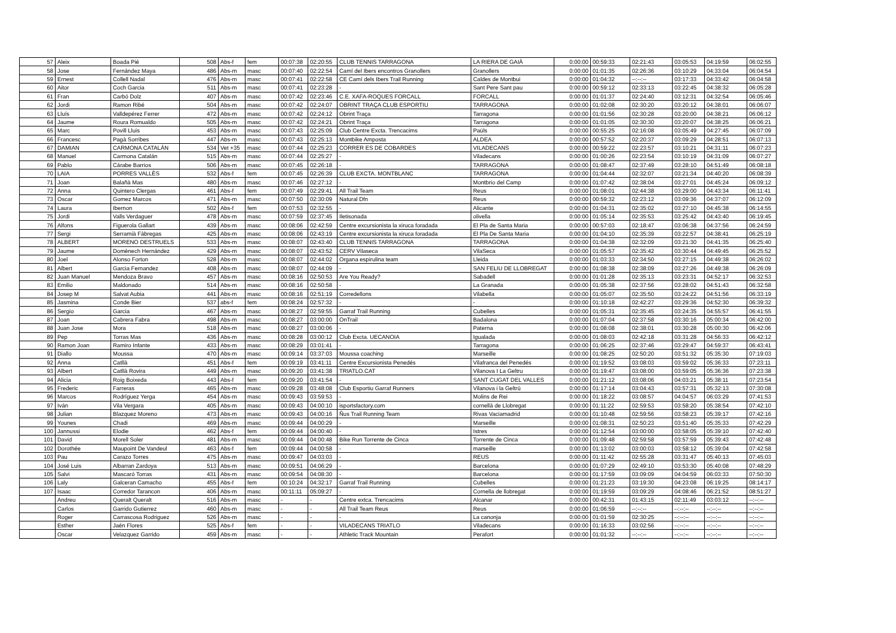| 57 | Aleix | Boada Pié | 508 | Abs-f | fem | 00:07:38 | 02:20:55 | CLUB TENNIS TARRAGONA | LA RIERA DE GAIÀ | 0:00:00 | 00:59:33 | 02:21:43 | 03:05:53 | 04:19:59 | 06:02:55 |
| 58 | Jose | Fernández Maya | 486 | Abs-m | masc | 00:07:40 | 02:22:54 | Camí del Ibers encontros Granollers | Granollers | 0:00:00 | 01:01:35 | 02:26:36 | 03:10:29 | 04:33:04 | 06:04:54 |
| 59 | Ernest | Collell Nadal | 476 | Abs-m | masc | 00:07:41 | 02:22:58 | CE Camí dels Ibers Trail Running | Caldes de Montbui | 0:00:00 | 01:04:32 | --:--:-- | 03:17:33 | 04:33:42 | 06:04:58 |
| 60 | Aitor | Coch Garcia | 511 | Abs-m | masc | 00:07:41 | 02:23:28 | - | Sant Pere Sant pau | 0:00:00 | 00:59:12 | 02:33:13 | 03:22:45 | 04:38:32 | 06:05:28 |
| 61 | Fran | Carbó Dolz | 407 | Abs-m | masc | 00:07:42 | 02:23:46 | C.E. XAFA-ROQUES FORCALL | FORCALL | 0:00:00 | 01:01:37 | 02:24:40 | 03:12:31 | 04:32:54 | 06:05:46 |
| 62 | Jordi | Ramon Ribé | 504 | Abs-m | masc | 00:07:42 | 02:24:07 | OBRINT TRAÇA CLUB ESPORTIU | TARRAGONA | 0:00:00 | 01:02:08 | 02:30:20 | 03:20:12 | 04:38:01 | 06:06:07 |
| 63 | Lluís | Valldepérez Ferrer | 472 | Abs-m | masc | 00:07:42 | 02:24:12 | Obrint Traça | Tarragona | 0:00:00 | 01:01:56 | 02:30:28 | 03:20:00 | 04:38:21 | 06:06:12 |
| 64 | Jaume | Roura Romualdo | 505 | Abs-m | masc | 00:07:42 | 02:24:21 | Obrint Traça | Tarragona | 0:00:00 | 01:01:05 | 02:30:30 | 03:20:07 | 04:38:25 | 06:06:21 |
| 65 | Marc | Povill Lluis | 453 | Abs-m | masc | 00:07:43 | 02:25:09 | Club Centre Excta. Trencacims | Paüls | 0:00:00 | 00:55:25 | 02:16:08 | 03:05:49 | 04:27:45 | 06:07:09 |
| 66 | Francesc | Pagà Sorribes | 447 | Abs-m | masc | 00:07:43 | 02:25:13 | Montbike Amposta | ALDEA | 0:00:00 | 00:57:52 | 02:20:37 | 03:09:29 | 04:28:51 | 06:07:13 |
| 67 | DAMIAN | CARMONA CATALÁN | 534 | Vet +35 | masc | 00:07:44 | 02:25:23 | CORRER ES DE COBARDES | VILADECANS | 0:00:00 | 00:59:22 | 02:23:57 | 03:10:21 | 04:31:11 | 06:07:23 |
| 68 | Manuel | Carmona Catalán | 515 | Abs-m | masc | 00:07:44 | 02:25:27 | - | Viladecans | 0:00:00 | 01:00:26 | 02:23:54 | 03:10:19 | 04:31:09 | 06:07:27 |
| 69 | Pablo | Cárabe Barrios | 506 | Abs-m | masc | 00:07:45 | 02:26:18 | - | TARRAGONA | 0:00:00 | 01:08:47 | 02:37:49 | 03:28:10 | 04:51:49 | 06:08:18 |
| 70 | LAIA | PORRES VALLÈS | 532 | Abs-f | fem | 00:07:45 | 02:26:39 | CLUB EXCTA. MONTBLANC | TARRAGONA | 0:00:00 | 01:04:44 | 02:32:07 | 03:21:34 | 04:40:20 | 06:08:39 |
| 71 | Joan | Balañà Mas | 480 | Abs-m | masc | 00:07:46 | 02:27:12 | - | Montbrio del Camp | 0:00:00 | 01:07:42 | 02:38:04 | 03:27:01 | 04:45:24 | 06:09:12 |
| 72 | Anna | Quintero Clergas | 461 | Abs-f | fem | 00:07:49 | 02:29:41 | All Trail Team | Reus | 0:00:00 | 01:08:01 | 02:44:38 | 03:29:00 | 04:43:34 | 06:11:41 |
| 73 | Oscar | Gomez Marcos | 471 | Abs-m | masc | 00:07:50 | 02:30:09 | Natural Dfn | Reus | 0:00:00 | 00:59:32 | 02:23:12 | 03:09:36 | 04:37:07 | 06:12:09 |
| 74 | Laura | Ibernon | 502 | Abs-f | fem | 00:07:53 | 02:32:55 | - | Alicante | 0:00:00 | 01:04:31 | 02:35:02 | 03:27:10 | 04:45:38 | 06:14:55 |
| 75 | Jordi | Valls Verdaguer | 478 | Abs-m | masc | 00:07:59 | 02:37:45 | Iletisonada | olivella | 0:00:00 | 01:05:14 | 02:35:53 | 03:25:42 | 04:43:40 | 06:19:45 |
| 76 | Alfons | Figuerola Gallart | 439 | Abs-m | masc | 00:08:06 | 02:42:59 | Centre excursionista la xiruca foradada | El Pla de Santa Maria | 0:00:00 | 00:57:03 | 02:18:47 | 03:06:38 | 04:37:56 | 06:24:59 |
| 77 | Sergi | Serramià Fàbregas | 425 | Abs-m | masc | 00:08:06 | 02:43:19 | Centre excursionista la xiruca foradada | El Pla De Santa Maria | 0:00:00 | 01:04:10 | 02:35:39 | 03:22:57 | 04:38:41 | 06:25:19 |
| 78 | ALBERT | MORENO DESTRUELS | 533 | Abs-m | masc | 00:08:07 | 02:43:40 | CLUB TENNIS TARRAGONA | TARRAGONA | 0:00:00 | 01:04:38 | 02:32:09 | 03:21:30 | 04:41:35 | 06:25:40 |
| 79 | Jaume | Domènech Hernández | 429 | Abs-m | masc | 00:08:07 | 02:43:52 | CERV Vilaseca | VilaSeca | 0:00:00 | 01:05:57 | 02:35:42 | 03:30:44 | 04:49:45 | 06:25:52 |
| 80 | Joel | Alonso Forton | 528 | Abs-m | masc | 00:08:07 | 02:44:02 | Organa espirulina team | Lleida | 0:00:00 | 01:03:33 | 02:34:50 | 03:27:15 | 04:49:38 | 06:26:02 |
| 81 | Albert | Garcia Fernandez | 408 | Abs-m | masc | 00:08:07 | 02:44:09 | - | SAN FELIU DE LLOBREGAT | 0:00:00 | 01:08:38 | 02:38:09 | 03:27:26 | 04:49:38 | 06:26:09 |
| 82 | Juan Manuel | Mendoza Bravo | 457 | Abs-m | masc | 00:08:16 | 02:50:53 | Are You Ready? | Sabadell | 0:00:00 | 01:01:28 | 02:35:13 | 03:23:31 | 04:52:17 | 06:32:53 |
| 83 | Emilio | Maldonado | 514 | Abs-m | masc | 00:08:16 | 02:50:58 | - | La Granada | 0:00:00 | 01:05:38 | 02:37:56 | 03:28:02 | 04:51:43 | 06:32:58 |
| 84 | Josep M | Salvat Aubia | 441 | Abs-m | masc | 00:08:16 | 02:51:19 | Corredellons | Vilabella | 0:00:00 | 01:05:07 | 02:35:50 | 03:24:22 | 04:51:56 | 06:33:19 |
| 85 | Jasmina | Conde Bier | 537 | abs-f | fem | 00:08:24 | 02:57:32 | - | - | 0:00:00 | 01:10:18 | 02:42:27 | 03:29:36 | 04:52:30 | 06:39:32 |
| 86 | Sergio | Garcia | 467 | Abs-m | masc | 00:08:27 | 02:59:55 | Garraf Trail Running | Cubelles | 0:00:00 | 01:05:31 | 02:35:45 | 03:24:35 | 04:55:57 | 06:41:55 |
| 87 | Joan | Cabrera Fabra | 498 | Abs-m | masc | 00:08:27 | 03:00:00 | OnTrail | Badalona | 0:00:00 | 01:07:04 | 02:37:58 | 03:30:16 | 05:00:34 | 06:42:00 |
| 88 | Juan Jose | Mora | 518 | Abs-m | masc | 00:08:27 | 03:00:06 | - | Paterna | 0:00:00 | 01:08:08 | 02:38:01 | 03:30:28 | 05:00:30 | 06:42:06 |
| 89 | Pep | Torras Mas | 436 | Abs-m | masc | 00:08:28 | 03:00:12 | Club Excta. UECANOIA | Igualada | 0:00:00 | 01:08:03 | 02:42:18 | 03:31:28 | 04:56:33 | 06:42:12 |
| 90 | Ramon Joan | Ramiro Infante | 433 | Abs-m | masc | 00:08:29 | 03:01:41 | - | Tarragona | 0:00:00 | 01:06:25 | 02:37:46 | 03:29:47 | 04:59:37 | 06:43:41 |
| 91 | Diallo | Moussa | 470 | Abs-m | masc | 00:09:14 | 03:37:03 | Moussa coaching | Marseille | 0:00:00 | 01:08:25 | 02:50:20 | 03:51:32 | 05:35:30 | 07:19:03 |
| 92 | Anna | Catllà | 451 | Abs-f | fem | 00:09:19 | 03:41:11 | Centre Excursionista Penedés | Vilafranca del Penedés | 0:00:00 | 01:19:52 | 03:08:03 | 03:59:02 | 05:36:33 | 07:23:11 |
| 93 | Albert | Catllà Rovira | 449 | Abs-m | masc | 00:09:20 | 03:41:38 | TRIATLO.CAT | Vilanova I La Geltru | 0:00:00 | 01:19:47 | 03:08:00 | 03:59:05 | 05:36:36 | 07:23:38 |
| 94 | Alicia | Roig Boixeda | 443 | Abs-f | fem | 00:09:20 | 03:41:54 | - | SANT CUGAT DEL VALLES | 0:00:00 | 01:21:12 | 03:08:06 | 04:03:21 | 05:38:11 | 07:23:54 |
| 95 | Frederic | Farreras | 465 | Abs-m | masc | 00:09:28 | 03:48:08 | Club Esportiu Garraf Runners | Vilanova i la Geltrú | 0:00:00 | 01:17:14 | 03:04:43 | 03:57:31 | 05:32:13 | 07:30:08 |
| 96 | Marcos | Rodríguez Yerga | 454 | Abs-m | masc | 00:09:43 | 03:59:53 | - | Molins de Rei | 0:00:00 | 01:18:22 | 03:08:57 | 04:04:57 | 06:03:29 | 07:41:53 |
| 97 | Iván | Vila Vergara | 405 | Abs-m | masc | 00:09:43 | 04:00:10 | isportsfactory.com | cornellà de Llobregat | 0:00:00 | 01:11:22 | 02:59:53 | 03:58:20 | 05:38:54 | 07:42:10 |
| 98 | Julian | Blazquez Moreno | 473 | Abs-m | masc | 00:09:43 | 04:00:16 | Ñus Trail Running Team | Rivas Vaciamadrid | 0:00:00 | 01:10:48 | 02:59:56 | 03:58:23 | 05:39:17 | 07:42:16 |
| 99 | Younes | Chadi | 469 | Abs-m | masc | 00:09:44 | 04:00:29 | - | Marseille | 0:00:00 | 01:08:31 | 02:50:23 | 03:51:40 | 05:35:33 | 07:42:29 |
| 100 | Jannussi | Elodie | 462 | Abs-f | fem | 00:09:44 | 04:00:40 | - | Istres | 0:00:00 | 01:12:54 | 03:00:00 | 03:58:05 | 05:39:10 | 07:42:40 |
| 101 | David | Morell Soler | 481 | Abs-m | masc | 00:09:44 | 04:00:48 | Bike Run Torrente de Cinca | Torrente de Cinca | 0:00:00 | 01:09:48 | 02:59:58 | 03:57:59 | 05:39:43 | 07:42:48 |
| 102 | Dorothée | Maupoint De Vandeul | 463 | Abs-f | fem | 00:09:44 | 04:00:58 | - | marseille | 0:00:00 | 01:13:02 | 03:00:03 | 03:58:12 | 05:39:04 | 07:42:58 |
| 103 | Pau | Carazo Torres | 475 | Abs-m | masc | 00:09:47 | 04:03:03 | - | REUS | 0:00:00 | 01:11:42 | 02:55:28 | 03:31:47 | 05:40:13 | 07:45:03 |
| 104 | José Luis | Albarran Zardoya | 513 | Abs-m | masc | 00:09:51 | 04:06:29 | - | Barcelona | 0:00:00 | 01:07:29 | 02:49:10 | 03:53:30 | 05:40:08 | 07:48:29 |
| 105 | Salvi | Mascaró Torras | 431 | Abs-m | masc | 00:09:54 | 04:08:30 | - | Barcelona | 0:00:00 | 01:17:59 | 03:09:09 | 04:04:59 | 06:03:33 | 07:50:30 |
| 106 | Laly | Galceran Camacho | 455 | Abs-f | fem | 00:10:24 | 04:32:17 | Garraf Trail Running | Cubelles | 0:00:00 | 01:21:23 | 03:19:30 | 04:23:08 | 06:19:25 | 08:14:17 |
| 107 | Isaac | Corredor Tarancon | 406 | Abs-m | masc | 00:11:11 | 05:09:27 | - | Cornella de llobregat | 0:00:00 | 01:19:59 | 03:09:29 | 04:08:46 | 06:21:52 | 08:51:27 |
| | Andreu | Queralt Queralt | 516 | Abs-m | masc | - | - | Centre extca. Trencacims | Alcanar | 0:00:00 | 00:42:31 | 01:43:15 | 02:11:49 | 03:03:12 | --:--:-- |
| | Carlos | Garrido Gutierrez | 460 | Abs-m | masc | - | - | All Trail Team Reus | Reus | 0:00:00 | 01:06:59 | --:--:-- | --:--:-- | --:--:-- | --:--:-- |
| | Roger | Carrascosa Rodriguez | 526 | Abs-m | masc | - | - | - | La canonja | 0:00:00 | 01:01:59 | 02:30:25 | --:--:-- | --:--:-- | --:--:-- |
| | Esther | Jaén Flores | 525 | Abs-f | fem | - | - | VILADECANS TRIATLO | Viladecans | 0:00:00 | 01:16:33 | 03:02:56 | --:--:-- | --:--:-- | --:--:-- |
| | Oscar | Velazquez Garrido | 459 | Abs-m | masc | - | - | Athletic Track Mountain | Perafort | 0:00:00 | 01:01:32 | --:--:-- | --:--:-- | --:--:-- | --:--:-- |